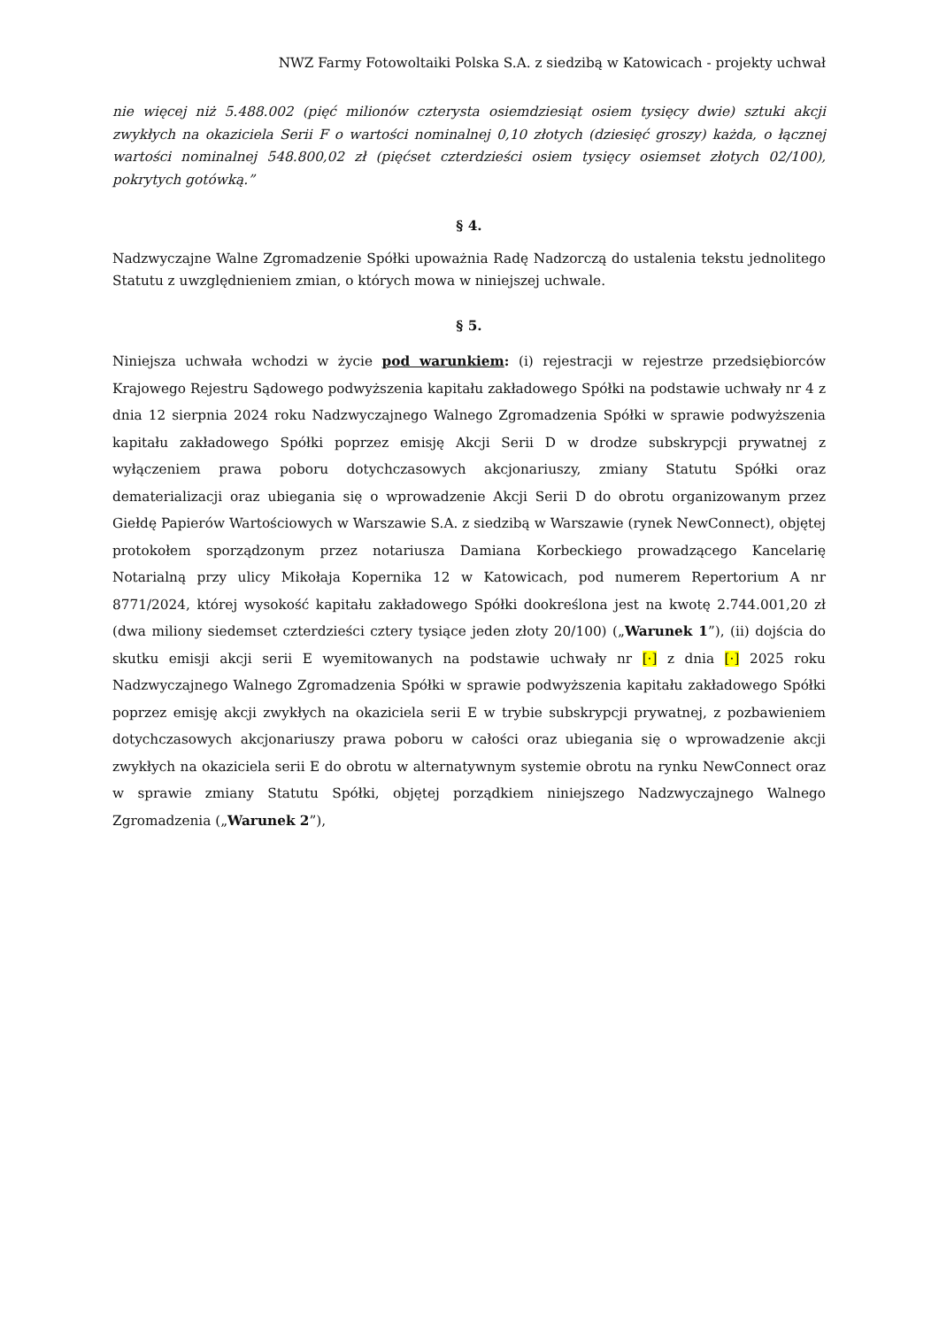NWZ Farmy Fotowoltaiki Polska S.A. z siedzibą w Katowicach - projekty uchwał
nie więcej niż 5.488.002 (pięć milionów czterysta osiemdziesiąt osiem tysięcy dwie) sztuki akcji zwykłych na okaziciela Serii F o wartości nominalnej 0,10 złotych (dziesięć groszy) każda, o łącznej wartości nominalnej 548.800,02 zł (pięćset czterdzieści osiem tysięcy osiemset złotych 02/100), pokrytych gotówką.”
§ 4.
Nadzwyczajne Walne Zgromadzenie Spółki upoważnia Radę Nadzorczą do ustalenia tekstu jednolitego Statutu z uwzględnieniem zmian, o których mowa w niniejszej uchwale.
§ 5.
Niniejsza uchwała wchodzi w życie pod warunkiem: (i) rejestracji w rejestrze przedsiębiorców Krajowego Rejestru Sądowego podwyższenia kapitału zakładowego Spółki na podstawie uchwały nr 4 z dnia 12 sierpnia 2024 roku Nadzwyczajnego Walnego Zgromadzenia Spółki w sprawie podwyższenia kapitału zakładowego Spółki poprzez emisję Akcji Serii D w drodze subskrypcji prywatnej z wyłączeniem prawa poboru dotychczasowych akcjonariuszy, zmiany Statutu Spółki oraz dematerializacji oraz ubiegania się o wprowadzenie Akcji Serii D do obrotu organizowanym przez Giełdę Papierów Wartościowych w Warszawie S.A. z siedzibą w Warszawie (rynek NewConnect), objętej protokołem sporządzonym przez notariusza Damiana Korbeckiego prowadzącego Kancelarię Notarialną przy ulicy Mikołaja Kopernika 12 w Katowicach, pod numerem Repertorium A nr 8771/2024, której wysokość kapitału zakładowego Spółki dookreślona jest na kwotę 2.744.001,20 zł (dwa miliony siedemset czterdzieści cztery tysiące jeden złoty 20/100) („Warunek 1”), (ii) dojścia do skutku emisji akcji serii E wyemitowanych na podstawie uchwały nr [·] z dnia [·] 2025 roku Nadzwyczajnego Walnego Zgromadzenia Spółki w sprawie podwyższenia kapitału zakładowego Spółki poprzez emisję akcji zwykłych na okaziciela serii E w trybie subskrypcji prywatnej, z pozbawieniem dotychczasowych akcjonariuszy prawa poboru w całości oraz ubiegania się o wprowadzenie akcji zwykłych na okaziciela serii E do obrotu w alternatywnym systemie obrotu na rynku NewConnect oraz w sprawie zmiany Statutu Spółki, objętej porządkiem niniejszego Nadzwyczajnego Walnego Zgromadzenia („Warunek 2”),